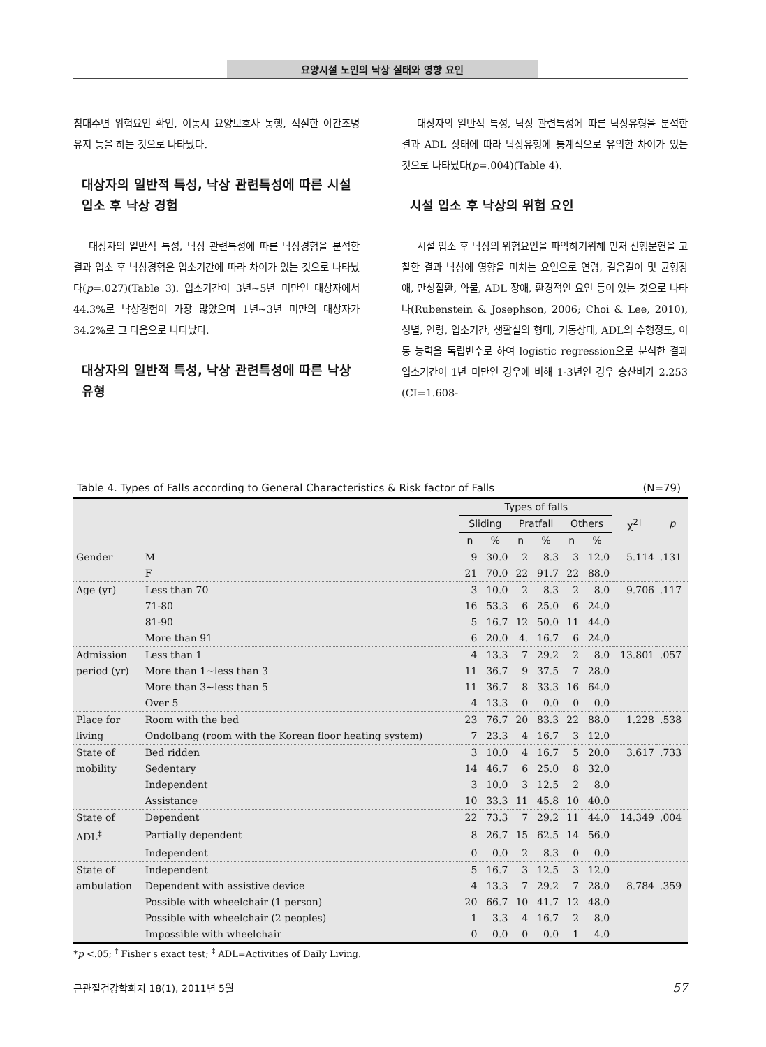요양시설 노인의 낙상 실태와 영향 요인
침대주변 위험요인 확인, 이동시 요양보호사 동행, 적절한 야간조명 유지 등을 하는 것으로 나타났다.
대상자의 일반적 특성, 낙상 관련특성에 따른 시설 입소 후 낙상 경험
대상자의 일반적 특성, 낙상 관련특성에 따른 낙상경험을 분석한 결과 입소 후 낙상경험은 입소기간에 따라 차이가 있는 것으로 나타났다(p=.027)(Table 3). 입소기간이 3년~5년 미만인 대상자에서 44.3%로 낙상경험이 가장 많았으며 1년~3년 미만의 대상자가 34.2%로 그 다음으로 나타났다.
대상자의 일반적 특성, 낙상 관련특성에 따른 낙상 유형
대상자의 일반적 특성, 낙상 관련특성에 따른 낙상유형을 분석한 결과 ADL 상태에 따라 낙상유형에 통계적으로 유의한 차이가 있는 것으로 나타났다(p=.004)(Table 4).
시설 입소 후 낙상의 위험 요인
시설 입소 후 낙상의 위험요인을 파악하기위해 먼저 선행문헌을 고찰한 결과 낙상에 영향을 미치는 요인으로 연령, 걸음걸이 및 균형장애, 만성질환, 약물, ADL 장애, 환경적인 요인 등이 있는 것으로 나타나(Rubenstein & Josephson, 2006; Choi & Lee, 2010), 성별, 연령, 입소기간, 생활실의 형태, 거동상태, ADL의 수행정도, 이동 능력을 독립변수로 하여 logistic regression으로 분석한 결과 입소기간이 1년 미만인 경우에 비해 1-3년인 경우 승산비가 2.253 (CI=1.608-
Table 4. Types of Falls according to General Characteristics & Risk factor of Falls (N=79)
| | | Types of falls | | | | | | χ<sup>2†</sup> | p |
| --- | --- | --- | --- | --- | --- | --- | --- | --- | --- |
| | | Sliding | | Pratfall | | Others | | | |
| | | n | % | n | % | n | % | | |
| Gender | M | 9 | 30.0 | 2 | 8.3 | 3 | 12.0 | 5.114 | .131 |
| | F | 21 | 70.0 | 22 | 91.7 | 22 | 88.0 | | |
| Age (yr) | Less than 70 | 3 | 10.0 | 2 | 8.3 | 2 | 8.0 | 9.706 | .117 |
| | 71-80 | 16 | 53.3 | 6 | 25.0 | 6 | 24.0 | | |
| | 81-90 | 5 | 16.7 | 12 | 50.0 | 11 | 44.0 | | |
| | More than 91 | 6 | 20.0 | 4. | 16.7 | 6 | 24.0 | | |
| Admission | Less than 1 | 4 | 13.3 | 7 | 29.2 | 2 | 8.0 | 13.801 | .057 |
| period (yr) | More than 1~less than 3 | 11 | 36.7 | 9 | 37.5 | 7 | 28.0 | | |
| | More than 3~less than 5 | 11 | 36.7 | 8 | 33.3 | 16 | 64.0 | | |
| | Over 5 | 4 | 13.3 | 0 | 0.0 | 0 | 0.0 | | |
| Place for | Room with the bed | 23 | 76.7 | 20 | 83.3 | 22 | 88.0 | 1.228 | .538 |
| living | Ondolbang (room with the Korean floor heating system) | 7 | 23.3 | 4 | 16.7 | 3 | 12.0 | | |
| State of | Bed ridden | 3 | 10.0 | 4 | 16.7 | 5 | 20.0 | 3.617 | .733 |
| mobility | Sedentary | 14 | 46.7 | 6 | 25.0 | 8 | 32.0 | | |
| | Independent | 3 | 10.0 | 3 | 12.5 | 2 | 8.0 | | |
| | Assistance | 10 | 33.3 | 11 | 45.8 | 10 | 40.0 | | |
| State of | Dependent | 22 | 73.3 | 7 | 29.2 | 11 | 44.0 | 14.349 | .004 |
| ADL<sup>‡</sup> | Partially dependent | 8 | 26.7 | 15 | 62.5 | 14 | 56.0 | | |
| | Independent | 0 | 0.0 | 2 | 8.3 | 0 | 0.0 | | |
| State of | Independent | 5 | 16.7 | 3 | 12.5 | 3 | 12.0 | | |
| ambulation | Dependent with assistive device | 4 | 13.3 | 7 | 29.2 | 7 | 28.0 | 8.784 | .359 |
| | Possible with wheelchair (1 person) | 20 | 66.7 | 10 | 41.7 | 12 | 48.0 | | |
| | Possible with wheelchair (2 peoples) | 1 | 3.3 | 4 | 16.7 | 2 | 8.0 | | |
| | Impossible with wheelchair | 0 | 0.0 | 0 | 0.0 | 1 | 4.0 | | |
*p <.05; <sup>†</sup> Fisher's exact test; <sup>‡</sup> ADL=Activities of Daily Living.
근관절건강학회지 18(1), 2011년 5월 57